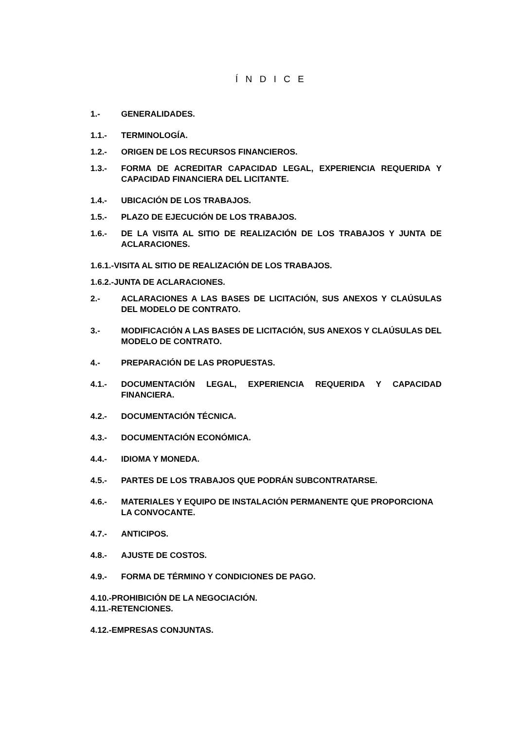Í N D I C E
1.- GENERALIDADES.
1.1.- TERMINOLOGÍA.
1.2.- ORIGEN DE LOS RECURSOS FINANCIEROS.
1.3.- FORMA DE ACREDITAR CAPACIDAD LEGAL, EXPERIENCIA REQUERIDA Y CAPACIDAD FINANCIERA DEL LICITANTE.
1.4.- UBICACIÓN DE LOS TRABAJOS.
1.5.- PLAZO DE EJECUCIÓN DE LOS TRABAJOS.
1.6.- DE LA VISITA AL SITIO DE REALIZACIÓN DE LOS TRABAJOS Y JUNTA DE ACLARACIONES.
1.6.1.-VISITA AL SITIO DE REALIZACIÓN DE LOS TRABAJOS.
1.6.2.-JUNTA DE ACLARACIONES.
2.- ACLARACIONES A LAS BASES DE LICITACIÓN, SUS ANEXOS Y CLAÚSULAS DEL MODELO DE CONTRATO.
3.- MODIFICACIÓN A LAS BASES DE LICITACIÓN, SUS ANEXOS Y CLAÚSULAS DEL MODELO DE CONTRATO.
4.- PREPARACIÓN DE LAS PROPUESTAS.
4.1.- DOCUMENTACIÓN LEGAL, EXPERIENCIA REQUERIDA Y CAPACIDAD FINANCIERA.
4.2.- DOCUMENTACIÓN TÉCNICA.
4.3.- DOCUMENTACIÓN ECONÓMICA.
4.4.- IDIOMA Y MONEDA.
4.5.- PARTES DE LOS TRABAJOS QUE PODRÁN SUBCONTRATARSE.
4.6.- MATERIALES Y EQUIPO DE INSTALACIÓN PERMANENTE QUE PROPORCIONA LA CONVOCANTE.
4.7.- ANTICIPOS.
4.8.- AJUSTE DE COSTOS.
4.9.- FORMA DE TÉRMINO Y CONDICIONES DE PAGO.
4.10.-PROHIBICIÓN DE LA NEGOCIACIÓN.
4.11.-RETENCIONES.
4.12.-EMPRESAS CONJUNTAS.